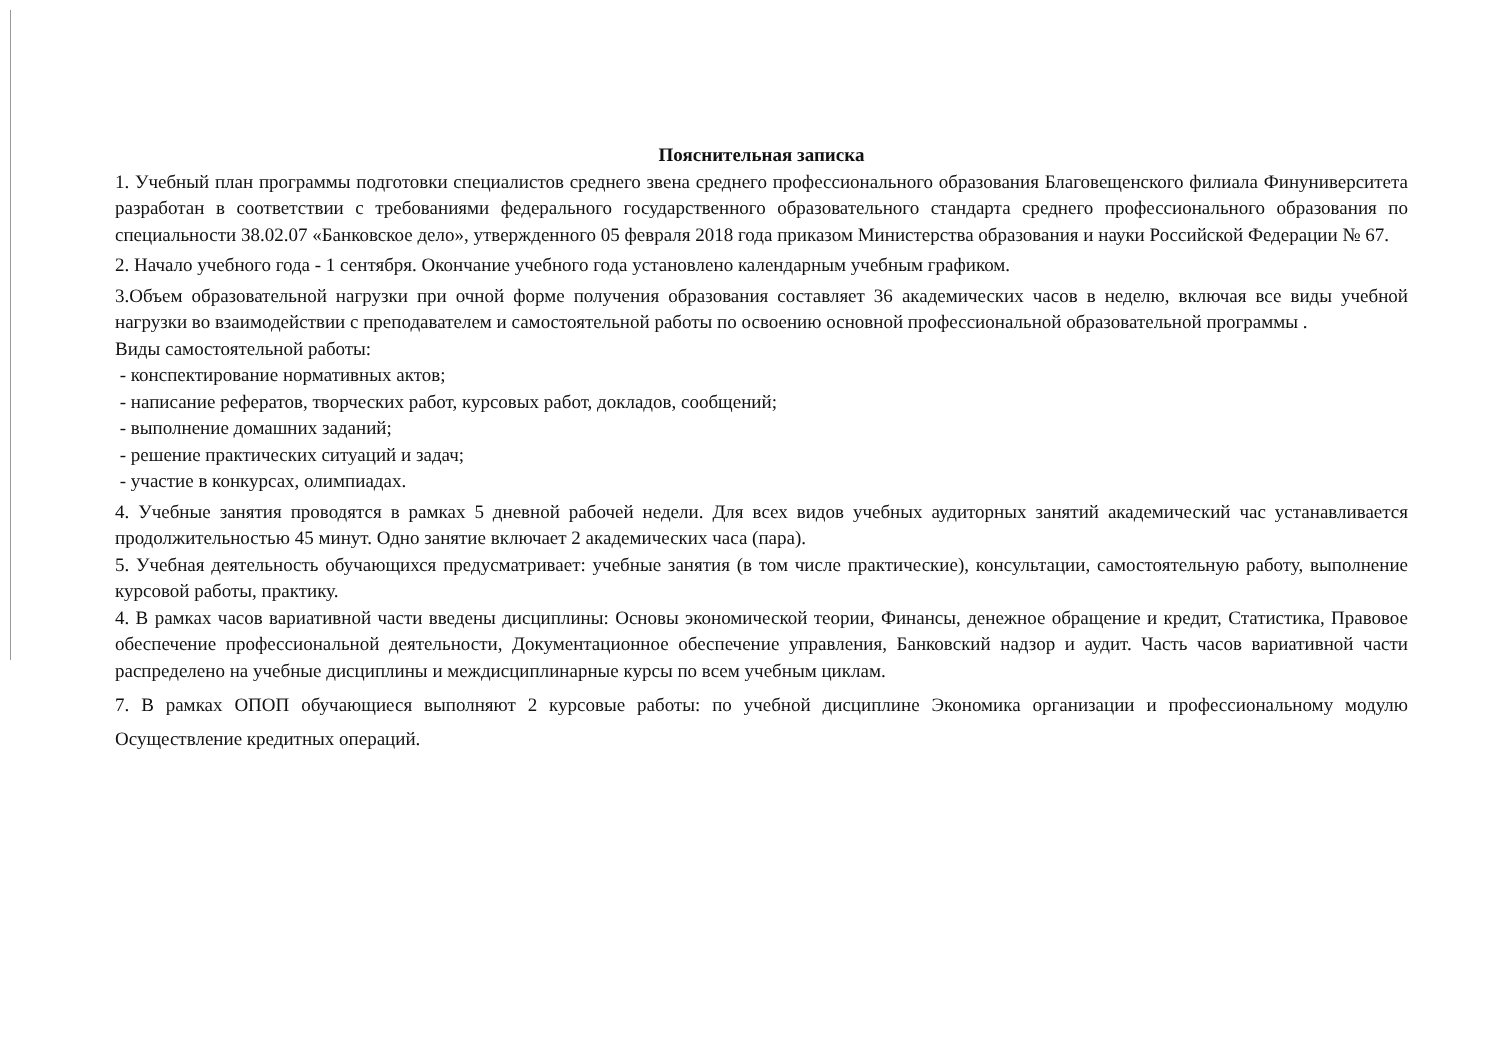Пояснительная записка
1. Учебный план программы подготовки специалистов среднего звена среднего профессионального образования Благовещенского филиала Финуниверситета разработан в соответствии с требованиями федерального государственного образовательного стандарта среднего профессионального образования по специальности 38.02.07 «Банковское дело», утвержденного 05 февраля 2018 года приказом Министерства образования и науки Российской Федерации № 67.
2. Начало учебного года - 1 сентября. Окончание учебного года установлено календарным учебным графиком.
3.Объем образовательной нагрузки при очной форме получения образования составляет 36 академических часов в неделю, включая все виды учебной нагрузки во взаимодействии с преподавателем и самостоятельной работы по освоению основной профессиональной образовательной программы .
Виды самостоятельной работы:
- конспектирование нормативных актов;
- написание рефератов, творческих работ, курсовых работ, докладов, сообщений;
- выполнение домашних заданий;
- решение практических ситуаций и задач;
- участие в конкурсах, олимпиадах.
4. Учебные занятия проводятся в рамках 5 дневной рабочей недели. Для всех видов учебных аудиторных занятий академический час устанавливается продолжительностью 45 минут. Одно занятие включает 2 академических часа (пара).
5. Учебная деятельность обучающихся предусматривает: учебные занятия (в том числе практические), консультации, самостоятельную работу, выполнение курсовой работы, практику.
4. В рамках часов вариативной части введены дисциплины: Основы экономической теории, Финансы, денежное обращение и кредит, Статистика, Правовое обеспечение профессиональной деятельности, Документационное обеспечение управления, Банковский надзор и аудит. Часть часов вариативной части распределено на учебные дисциплины и междисциплинарные курсы по всем учебным циклам.
7. В рамках ОПОП обучающиеся выполняют 2 курсовые работы: по учебной дисциплине Экономика организации и профессиональному модулю Осуществление кредитных операций.